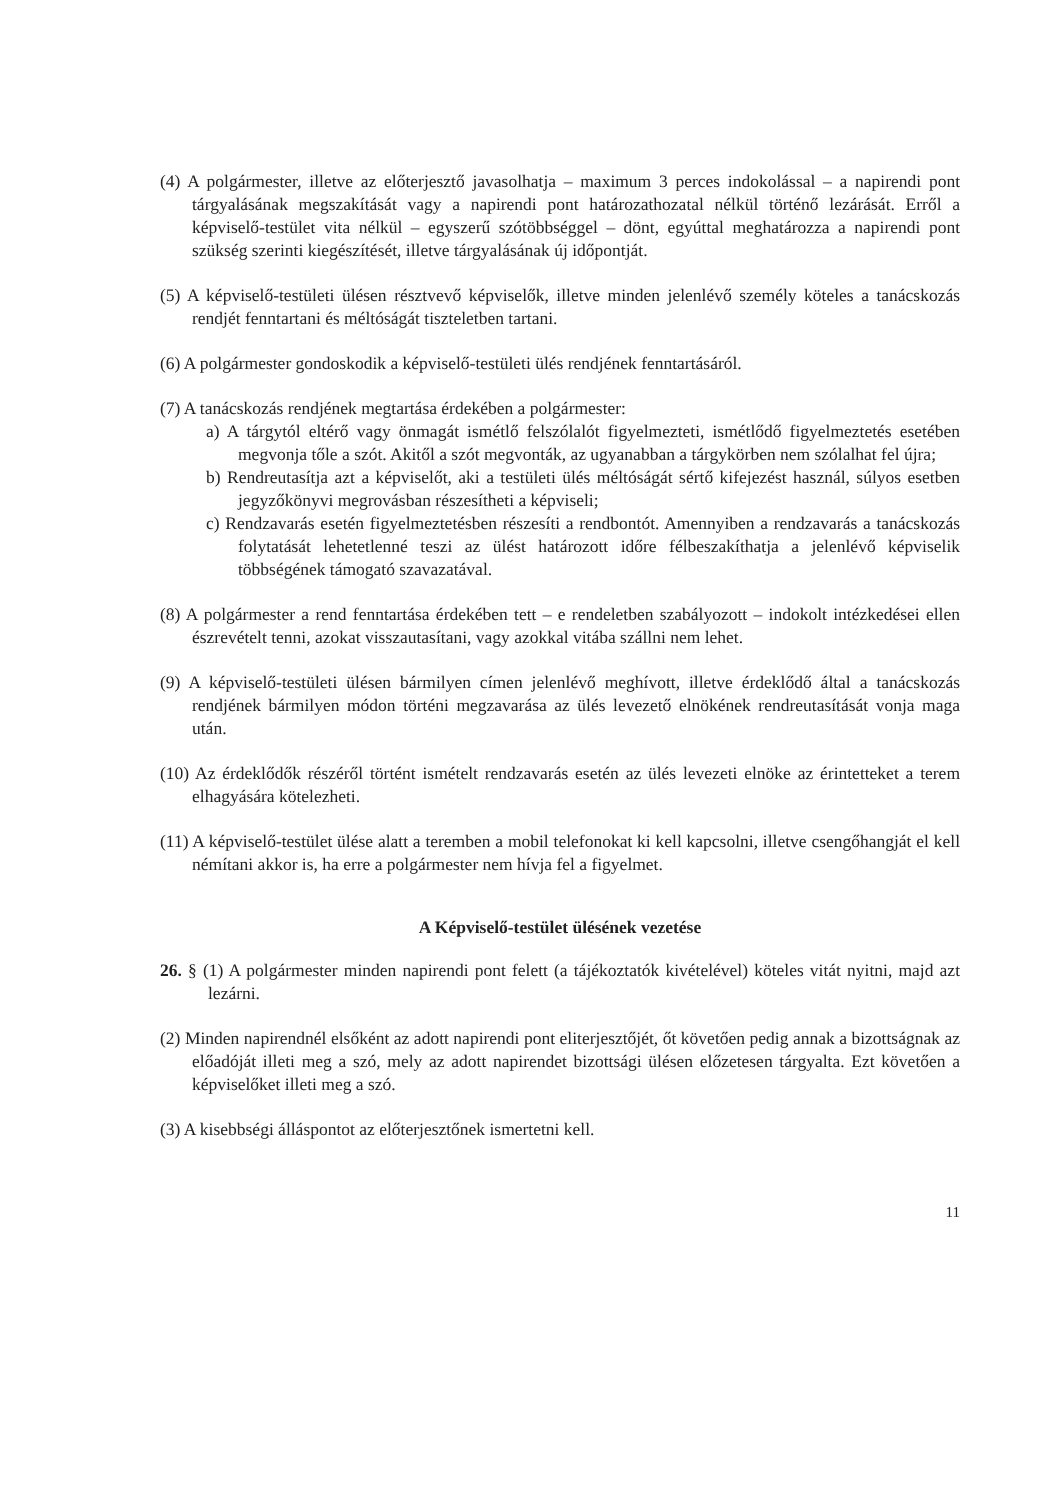(4) A polgármester, illetve az előterjesztő javasolhatja – maximum 3 perces indokolással – a napirendi pont tárgyalásának megszakítását vagy a napirendi pont határozathozatal nélkül történő lezárását. Erről a képviselő-testület vita nélkül – egyszerű szótöbbséggel – dönt, egyúttal meghatározza a napirendi pont szükség szerinti kiegészítését, illetve tárgyalásának új időpontját.
(5) A képviselő-testületi ülésen résztvevő képviselők, illetve minden jelenlévő személy köteles a tanácskozás rendjét fenntartani és méltóságát tiszteletben tartani.
(6) A polgármester gondoskodik a képviselő-testületi ülés rendjének fenntartásáról.
(7) A tanácskozás rendjének megtartása érdekében a polgármester:
a) A tárgytól eltérő vagy önmagát ismétlő felszólalót figyelmezteti, ismétlődő figyelmeztetés esetében megvonja tőle a szót. Akitől a szót megvonták, az ugyanabban a tárgykörben nem szólalhat fel újra;
b) Rendreutasítja azt a képviselőt, aki a testületi ülés méltóságát sértő kifejezést használ, súlyos esetben jegyzőkönyvi megrovásban részesítheti a képviseli;
c) Rendzavarás esetén figyelmeztetésben részesíti a rendbontót. Amennyiben a rendzavarás a tanácskozás folytatását lehetetlenné teszi az ülést határozott időre félbeszakíthatja a jelenlévő képviselik többségének támogató szavazatával.
(8) A polgármester a rend fenntartása érdekében tett – e rendeletben szabályozott – indokolt intézkedései ellen észrevételt tenni, azokat visszautasítani, vagy azokkal vitába szállni nem lehet.
(9) A képviselő-testületi ülésen bármilyen címen jelenlévő meghívott, illetve érdeklődő által a tanácskozás rendjének bármilyen módon történi megzavarása az ülés levezető elnökének rendreutasítását vonja maga után.
(10) Az érdeklődők részéről történt ismételt rendzavarás esetén az ülés levezeti elnöke az érintetteket a terem elhagyására kötelezheti.
(11) A képviselő-testület ülése alatt a teremben a mobil telefonokat ki kell kapcsolni, illetve csengőhangját el kell némítani akkor is, ha erre a polgármester nem hívja fel a figyelmet.
A Képviselő-testület ülésének vezetése
26. § (1) A polgármester minden napirendi pont felett (a tájékoztatók kivételével) köteles vitát nyitni, majd azt lezárni.
(2) Minden napirendnél elsőként az adott napirendi pont eliterjesztőjét, őt követően pedig annak a bizottságnak az előadóját illeti meg a szó, mely az adott napirendet bizottsági ülésen előzetesen tárgyalta. Ezt követően a képviselőket illeti meg a szó.
(3) A kisebbségi álláspontot az előterjesztőnek ismertetni kell.
11